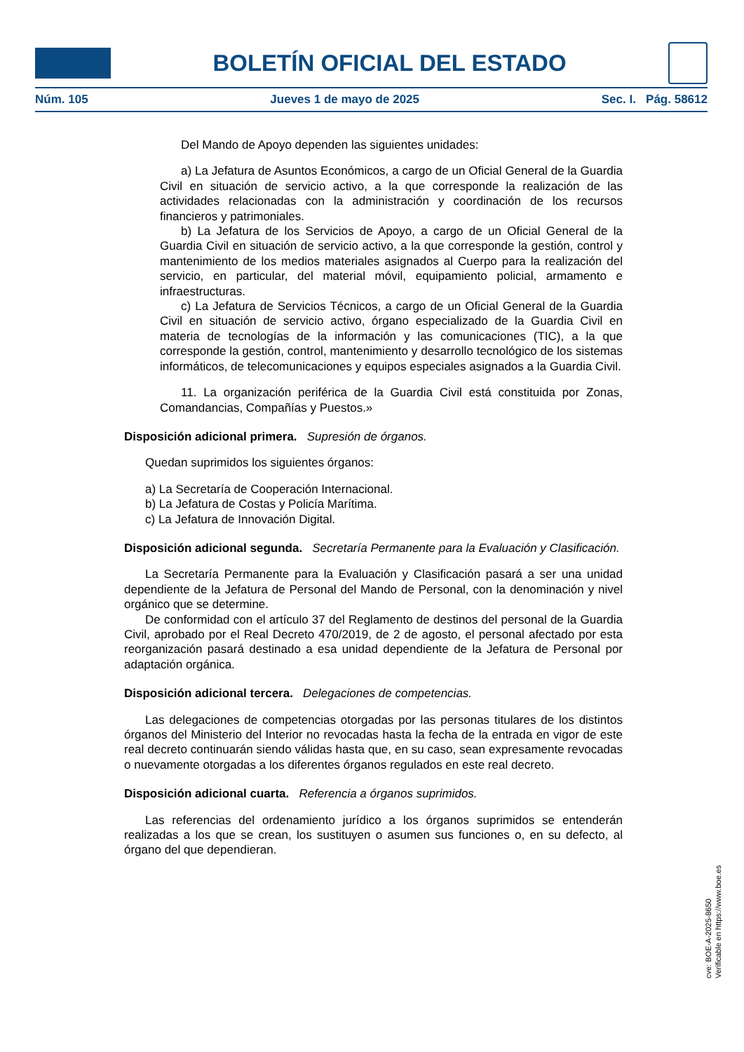BOLETÍN OFICIAL DEL ESTADO
Núm. 105 Jueves 1 de mayo de 2025 Sec. I. Pág. 58612
Del Mando de Apoyo dependen las siguientes unidades:
a) La Jefatura de Asuntos Económicos, a cargo de un Oficial General de la Guardia Civil en situación de servicio activo, a la que corresponde la realización de las actividades relacionadas con la administración y coordinación de los recursos financieros y patrimoniales.
b) La Jefatura de los Servicios de Apoyo, a cargo de un Oficial General de la Guardia Civil en situación de servicio activo, a la que corresponde la gestión, control y mantenimiento de los medios materiales asignados al Cuerpo para la realización del servicio, en particular, del material móvil, equipamiento policial, armamento e infraestructuras.
c) La Jefatura de Servicios Técnicos, a cargo de un Oficial General de la Guardia Civil en situación de servicio activo, órgano especializado de la Guardia Civil en materia de tecnologías de la información y las comunicaciones (TIC), a la que corresponde la gestión, control, mantenimiento y desarrollo tecnológico de los sistemas informáticos, de telecomunicaciones y equipos especiales asignados a la Guardia Civil.
11. La organización periférica de la Guardia Civil está constituida por Zonas, Comandancias, Compañías y Puestos.»
Disposición adicional primera. Supresión de órganos.
Quedan suprimidos los siguientes órganos:
a) La Secretaría de Cooperación Internacional.
b) La Jefatura de Costas y Policía Marítima.
c) La Jefatura de Innovación Digital.
Disposición adicional segunda. Secretaría Permanente para la Evaluación y Clasificación.
La Secretaría Permanente para la Evaluación y Clasificación pasará a ser una unidad dependiente de la Jefatura de Personal del Mando de Personal, con la denominación y nivel orgánico que se determine.
De conformidad con el artículo 37 del Reglamento de destinos del personal de la Guardia Civil, aprobado por el Real Decreto 470/2019, de 2 de agosto, el personal afectado por esta reorganización pasará destinado a esa unidad dependiente de la Jefatura de Personal por adaptación orgánica.
Disposición adicional tercera. Delegaciones de competencias.
Las delegaciones de competencias otorgadas por las personas titulares de los distintos órganos del Ministerio del Interior no revocadas hasta la fecha de la entrada en vigor de este real decreto continuarán siendo válidas hasta que, en su caso, sean expresamente revocadas o nuevamente otorgadas a los diferentes órganos regulados en este real decreto.
Disposición adicional cuarta. Referencia a órganos suprimidos.
Las referencias del ordenamiento jurídico a los órganos suprimidos se entenderán realizadas a los que se crean, los sustituyen o asumen sus funciones o, en su defecto, al órgano del que dependieran.
cve: BOE-A-2025-8650
Verificable en https://www.boe.es